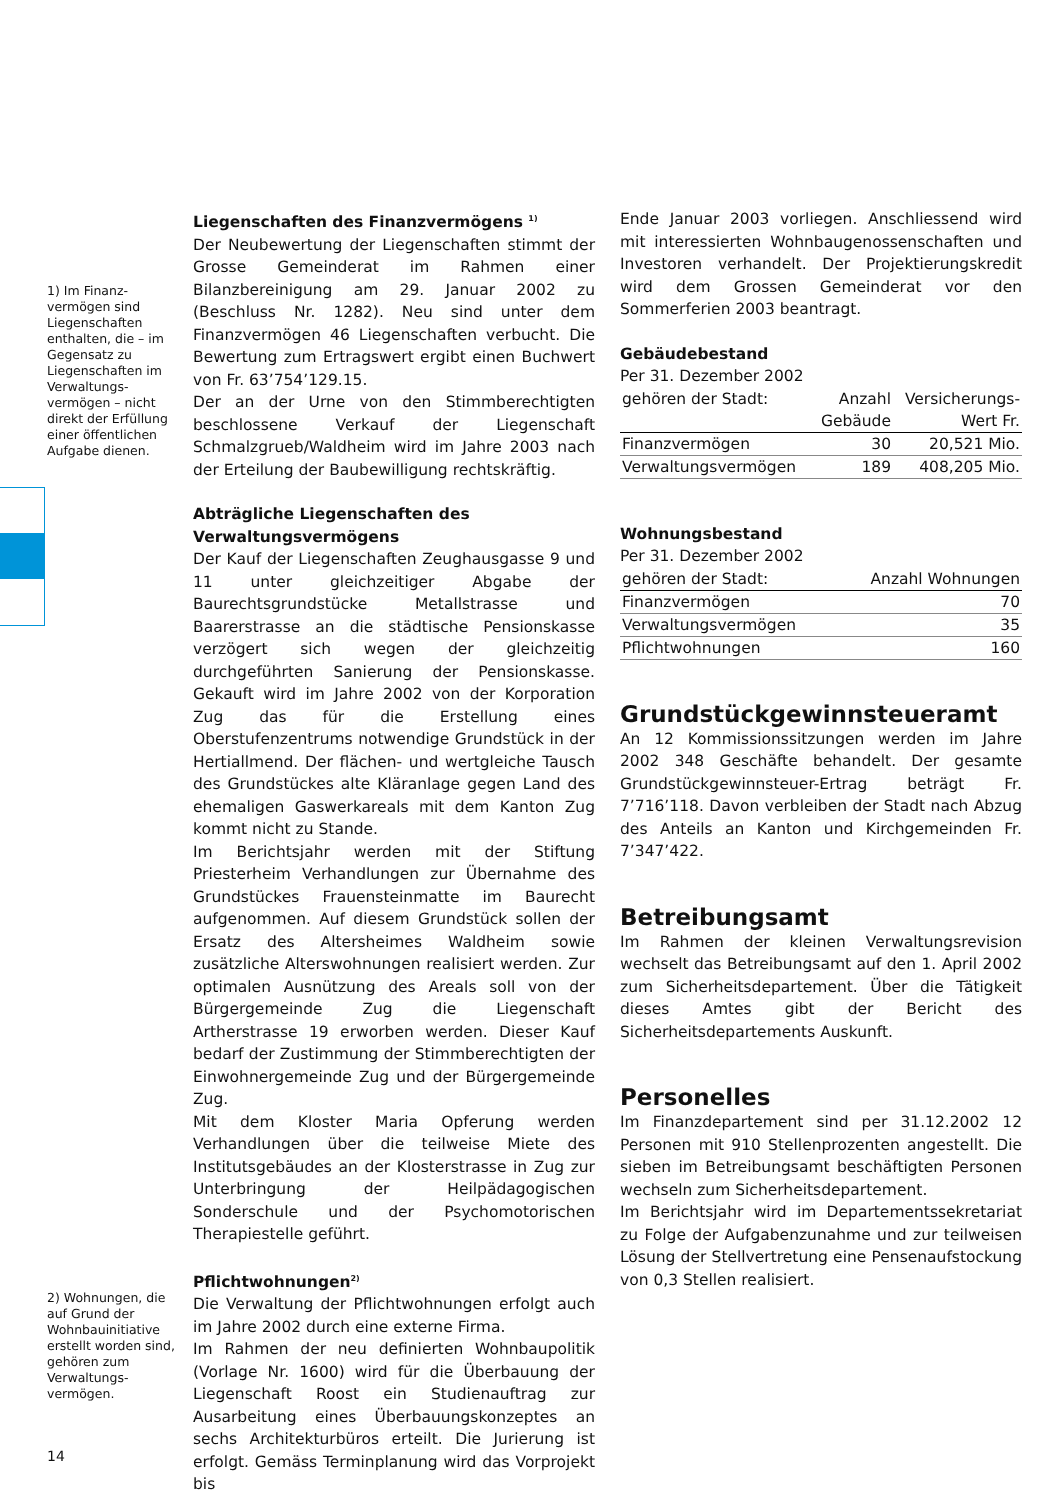1) Im Finanz­vermögen sind Liegenschaften enthalten, die – im Gegensatz zu Liegenschaften im Verwaltungs­vermögen – nicht direkt der Erfüllung einer öffentlichen Aufgabe dienen.
2) Wohnungen, die auf Grund der Wohnbauinitiative erstellt worden sind, gehören zum Verwaltungs­vermögen.
14
Liegenschaften des Finanzvermögens <sup>1)</sup>
Der Neubewertung der Liegenschaften stimmt der Grosse Gemeinderat im Rahmen einer Bilanzbereinigung am 29. Januar 2002 zu (Beschluss Nr. 1282). Neu sind unter dem Finanzvermögen 46 Liegenschaften verbucht. Die Bewertung zum Ertragswert ergibt einen Buchwert von Fr. 63’754’129.15.
Der an der Urne von den Stimmberechtigten beschlossene Verkauf der Liegenschaft Schmalzgrueb/Waldheim wird im Jahre 2003 nach der Erteilung der Baubewilligung rechtskräftig.
Abträgliche Liegenschaften des Verwaltungsvermögens
Der Kauf der Liegenschaften Zeughausgasse 9 und 11 unter gleichzeitiger Abgabe der Baurechtsgrundstücke Metallstrasse und Baarerstrasse an die städtische Pensionskasse verzögert sich wegen der gleichzeitig durchgeführten Sanierung der Pensionskasse. Gekauft wird im Jahre 2002 von der Korporation Zug das für die Erstellung eines Oberstufenzentrums notwendige Grundstück in der Hertiallmend. Der flächen- und wertgleiche Tausch des Grundstückes alte Kläranlage gegen Land des ehemaligen Gaswerkareals mit dem Kanton Zug kommt nicht zu Stande.
Im Berichtsjahr werden mit der Stiftung Priesterheim Verhandlungen zur Übernahme des Grundstückes Frauensteinmatte im Baurecht aufgenommen. Auf diesem Grundstück sollen der Ersatz des Altersheimes Waldheim sowie zusätzliche Alterswohnungen realisiert werden. Zur optimalen Ausnützung des Areals soll von der Bürgergemeinde Zug die Liegenschaft Artherstrasse 19 erworben werden. Dieser Kauf bedarf der Zustimmung der Stimmberechtigten der Einwohnergemeinde Zug und der Bürgergemeinde Zug.
Mit dem Kloster Maria Opferung werden Verhandlungen über die teilweise Miete des Institutsgebäudes an der Klosterstrasse in Zug zur Unterbringung der Heilpädagogischen Sonderschule und der Psychomotorischen Therapiestelle geführt.
Pflichtwohnungen<sup>2)</sup>
Die Verwaltung der Pflichtwohnungen erfolgt auch im Jahre 2002 durch eine externe Firma.
Im Rahmen der neu definierten Wohnbaupolitik (Vorlage Nr. 1600) wird für die Überbauung der Liegenschaft Roost ein Studienauftrag zur Ausarbeitung eines Überbauungskonzeptes an sechs Architekturbüros erteilt. Die Jurierung ist erfolgt. Gemäss Terminplanung wird das Vorprojekt bis
Ende Januar 2003 vorliegen. Anschliessend wird mit interessierten Wohnbaugenossenschaften und Investoren verhandelt. Der Projektierungskredit wird dem Grossen Gemeinderat vor den Sommerferien 2003 beantragt.
Gebäudebestand
Per 31. Dezember 2002
| gehören der Stadt: | Anzahl Gebäude | Versicherungs- Wert Fr. |
| --- | --- | --- |
| Finanzvermögen | 30 | 20,521 Mio. |
| Verwaltungsvermögen | 189 | 408,205 Mio. |
Wohnungsbestand
Per 31. Dezember 2002
| gehören der Stadt: | Anzahl Wohnungen |
| --- | --- |
| Finanzvermögen | 70 |
| Verwaltungsvermögen | 35 |
| Pflichtwohnungen | 160 |
Grundstückgewinnsteueramt
An 12 Kommissionssitzungen werden im Jahre 2002 348 Geschäfte behandelt. Der gesamte Grundstückgewinnsteuer-Ertrag beträgt Fr. 7’716’118. Davon verbleiben der Stadt nach Abzug des Anteils an Kanton und Kirchgemeinden Fr. 7’347’422.
Betreibungsamt
Im Rahmen der kleinen Verwaltungsrevision wechselt das Betreibungsamt auf den 1. April 2002 zum Sicherheitsdepartement. Über die Tätigkeit dieses Amtes gibt der Bericht des Sicherheitsdepartements Auskunft.
Personelles
Im Finanzdepartement sind per 31.12.2002 12 Personen mit 910 Stellenprozenten angestellt. Die sieben im Betreibungsamt beschäftigten Personen wechseln zum Sicherheitsdepartement.
Im Berichtsjahr wird im Departementssekretariat zu Folge der Aufgabenzunahme und zur teilweisen Lösung der Stellvertretung eine Pensenaufstockung von 0,3 Stellen realisiert.